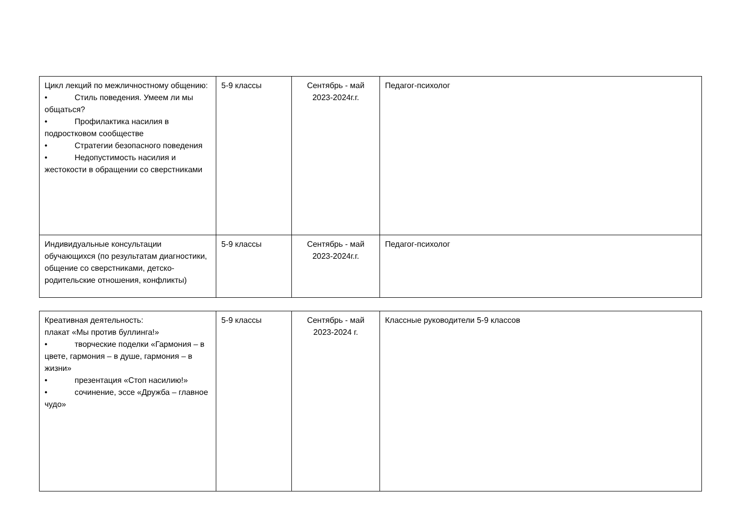| Цикл лекций по межличностному общению: • Стиль поведения. Умеем ли мы общаться? • Профилактика насилия в подростковом сообществе • Стратегии безопасного поведения • Недопустимость насилия и жестокости в обращении со сверстниками | 5-9 классы | Сентябрь - май 2023-2024г.г. | Педагог-психолог |
| Индивидуальные консультации обучающихся (по результатам диагностики, общение со сверстниками, детско-родительские отношения, конфликты) | 5-9 классы | Сентябрь - май 2023-2024г.г. | Педагог-психолог |
| Креативная деятельность: плакат «Мы против буллинга!» • творческие поделки «Гармония – в цвете, гармония – в душе, гармония – в жизни» • презентация «Стоп насилию!» • сочинение, эссе «Дружба – главное чудо» | 5-9 классы | Сентябрь - май 2023-2024 г. | Классные руководители 5-9 классов |